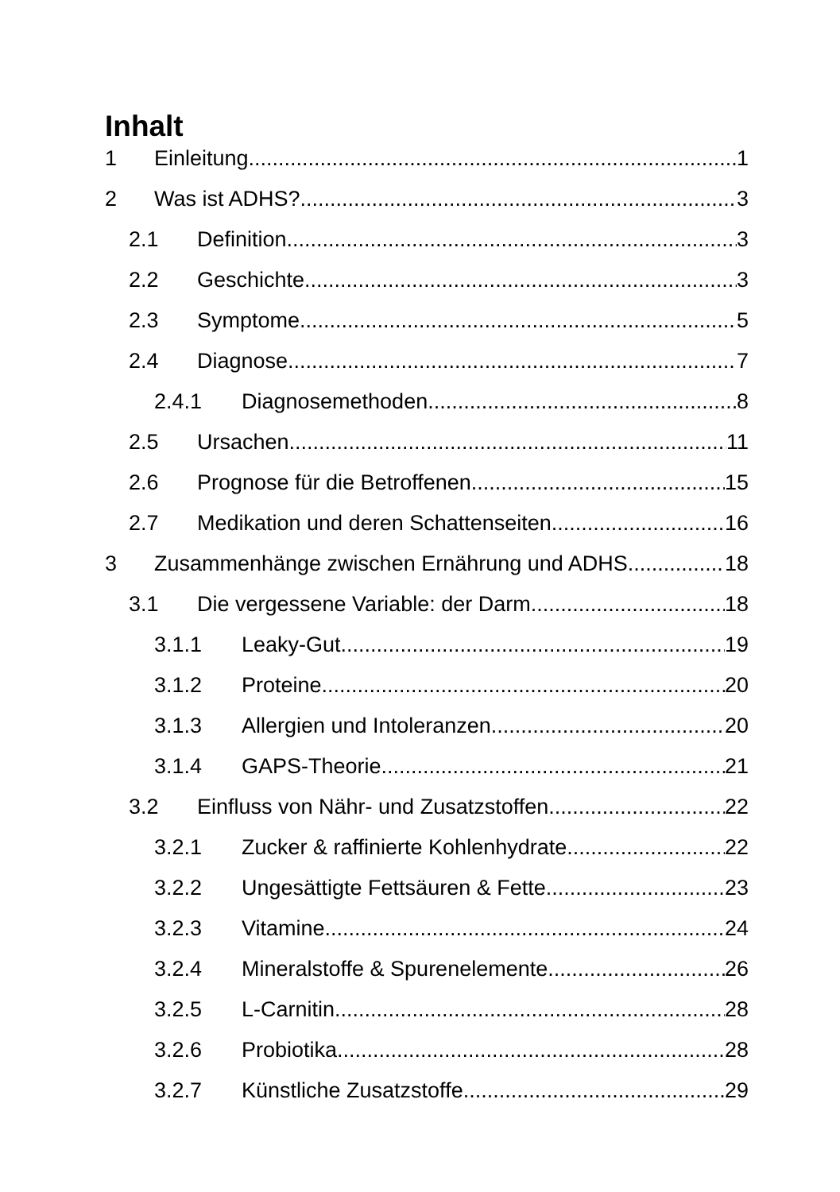Inhalt
1 Einleitung 1
2 Was ist ADHS? 3
2.1 Definition 3
2.2 Geschichte 3
2.3 Symptome 5
2.4 Diagnose 7
2.4.1 Diagnosemethoden 8
2.5 Ursachen 11
2.6 Prognose für die Betroffenen 15
2.7 Medikation und deren Schattenseiten 16
3 Zusammenhänge zwischen Ernährung und ADHS 18
3.1 Die vergessene Variable: der Darm 18
3.1.1 Leaky-Gut 19
3.1.2 Proteine 20
3.1.3 Allergien und Intoleranzen 20
3.1.4 GAPS-Theorie 21
3.2 Einfluss von Nähr- und Zusatzstoffen 22
3.2.1 Zucker & raffinierte Kohlenhydrate 22
3.2.2 Ungesättigte Fettsäuren & Fette 23
3.2.3 Vitamine 24
3.2.4 Mineralstoffe & Spurenelemente 26
3.2.5 L-Carnitin 28
3.2.6 Probiotika 28
3.2.7 Künstliche Zusatzstoffe 29